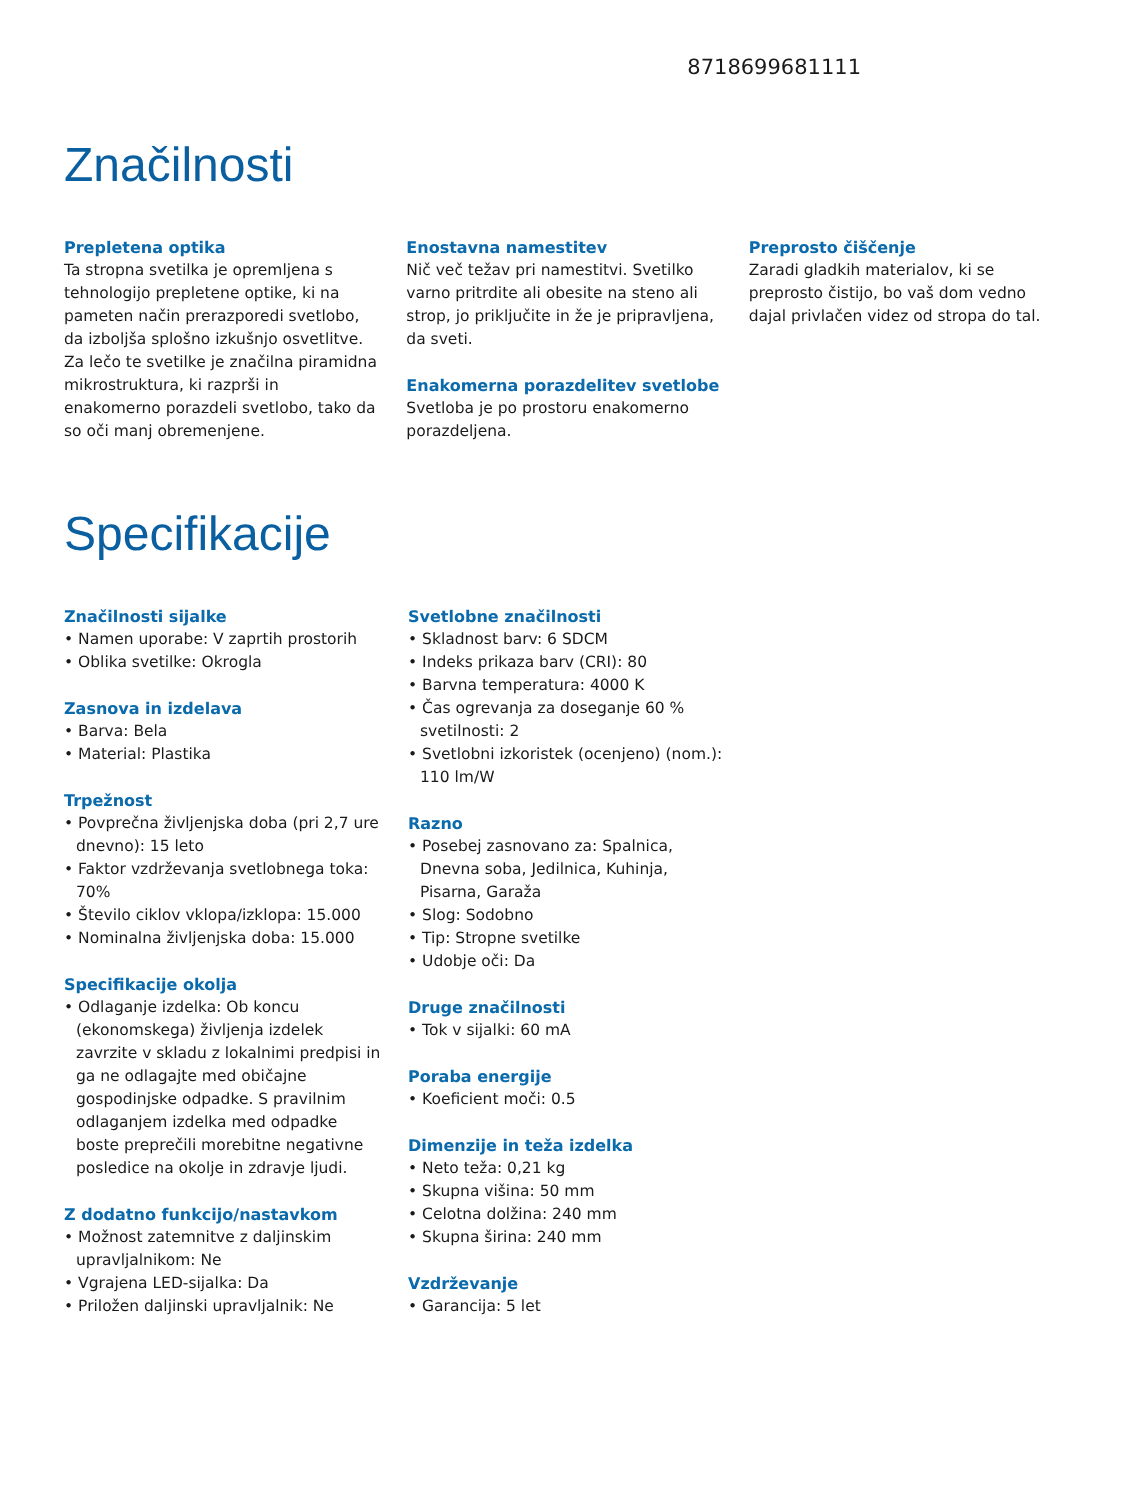8718699681111
Značilnosti
Prepletena optika
Ta stropna svetilka je opremljena s tehnologijo prepletene optike, ki na pameten način prerazporedi svetlobo, da izboljša splošno izkušnjo osvetlitve. Za lečo te svetilke je značilna piramidna mikrostruktura, ki razprši in enakomerno porazdeli svetlobo, tako da so oči manj obremenjene.
Enostavna namestitev
Nič več težav pri namestitvi. Svetilko varno pritrdite ali obesite na steno ali strop, jo priključite in že je pripravljena, da sveti.
Enakomerna porazdelitev svetlobe
Svetloba je po prostoru enakomerno porazdeljena.
Preprosto čiščenje
Zaradi gladkih materialov, ki se preprosto čistijo, bo vaš dom vedno dajal privlačen videz od stropa do tal.
Specifikacije
Značilnosti sijalke
• Namen uporabe: V zaprtih prostorih
• Oblika svetilke: Okrogla
Zasnova in izdelava
• Barva: Bela
• Material: Plastika
Trpežnost
• Povprečna življenjska doba (pri 2,7 ure dnevno): 15 leto
• Faktor vzdrževanja svetlobnega toka: 70%
• Število ciklov vklopa/izklopa: 15.000
• Nominalna življenjska doba: 15.000
Specifikacije okolja
• Odlaganje izdelka: Ob koncu (ekonomskega) življenja izdelek zavrzite v skladu z lokalnimi predpisi in ga ne odlagajte med običajne gospodinjske odpadke. S pravilnim odlaganjem izdelka med odpadke boste preprečili morebitne negativne posledice na okolje in zdravje ljudi.
Z dodatno funkcijo/nastavkom
• Možnost zatemnitve z daljinskim upravljalnikom: Ne
• Vgrajena LED-sijalka: Da
• Priložen daljinski upravljalnik: Ne
Svetlobne značilnosti
• Skladnost barv: 6 SDCM
• Indeks prikaza barv (CRI): 80
• Barvna temperatura: 4000 K
• Čas ogrevanja za doseganje 60 % svetilnosti: 2
• Svetlobni izkoristek (ocenjeno) (nom.): 110 lm/W
Razno
• Posebej zasnovano za: Spalnica, Dnevna soba, Jedilnica, Kuhinja, Pisarna, Garaža
• Slog: Sodobno
• Tip: Stropne svetilke
• Udobje oči: Da
Druge značilnosti
• Tok v sijalki: 60 mA
Poraba energije
• Koeficient moči: 0.5
Dimenzije in teža izdelka
• Neto teža: 0,21 kg
• Skupna višina: 50 mm
• Celotna dolžina: 240 mm
• Skupna širina: 240 mm
Vzdrževanje
• Garancija: 5 let